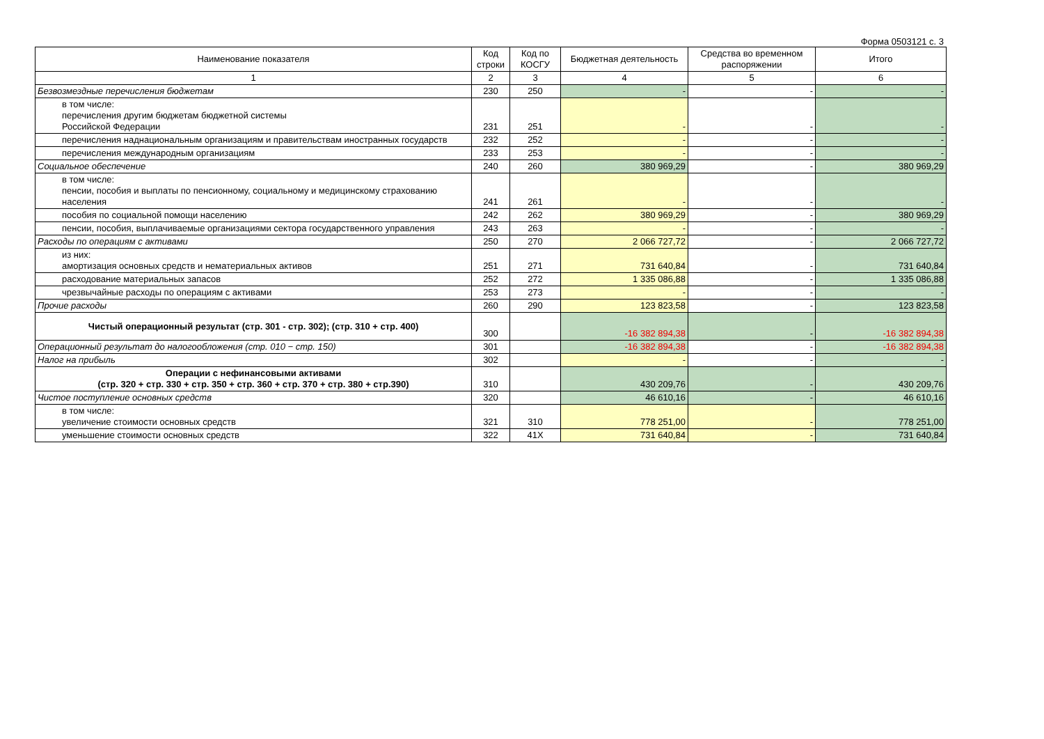Форма 0503121 с. 3
| Наименование показателя | Код строки | Код по КОСГУ | Бюджетная деятельность | Средства во временном распоряжении | Итого |
| --- | --- | --- | --- | --- | --- |
| 1 | 2 | 3 | 4 | 5 | 6 |
| Безвозмездные перечисления бюджетам | 230 | 250 | - | - | - |
| в том числе: перечисления другим бюджетам бюджетной системы Российской Федерации | 231 | 251 | - | - | - |
| перечисления наднациональным организациям и правительствам иностранных государств | 232 | 252 | - | - | - |
| перечисления международным организациям | 233 | 253 | - | - | - |
| Социальное обеспечение | 240 | 260 | 380 969,29 | - | 380 969,29 |
| в том числе: пенсии, пособия и выплаты по пенсионному, социальному и медицинскому страхованию населения | 241 | 261 | - | - | - |
| пособия по социальной помощи населению | 242 | 262 | 380 969,29 | - | 380 969,29 |
| пенсии, пособия, выплачиваемые организациями сектора государственного управления | 243 | 263 | - | - | - |
| Расходы по операциям с активами | 250 | 270 | 2 066 727,72 | - | 2 066 727,72 |
| из них: амортизация основных средств и нематериальных активов | 251 | 271 | 731 640,84 | - | 731 640,84 |
| расходование материальных запасов | 252 | 272 | 1 335 086,88 | - | 1 335 086,88 |
| чрезвычайные расходы по операциям с активами | 253 | 273 | - | - | - |
| Прочие расходы | 260 | 290 | 123 823,58 | - | 123 823,58 |
| Чистый операционный результат (стр. 301 - стр. 302); (стр. 310 + стр. 400) | 300 | | -16 382 894,38 | - | -16 382 894,38 |
| Операционный результат до налогообложения (стр. 010 − стр. 150) | 301 | | -16 382 894,38 | - | -16 382 894,38 |
| Налог на прибыль | 302 | | - | - | - |
| Операции с нефинансовыми активами (стр. 320 + стр. 330 + стр. 350 + стр. 360 + стр. 370 + стр. 380 + стр.390) | 310 | | 430 209,76 | - | 430 209,76 |
| Чистое поступление основных средств | 320 | | 46 610,16 | - | 46 610,16 |
| в том числе: увеличение стоимости основных средств | 321 | 310 | 778 251,00 | - | 778 251,00 |
| уменьшение стоимости основных средств | 322 | 41X | 731 640,84 | - | 731 640,84 |